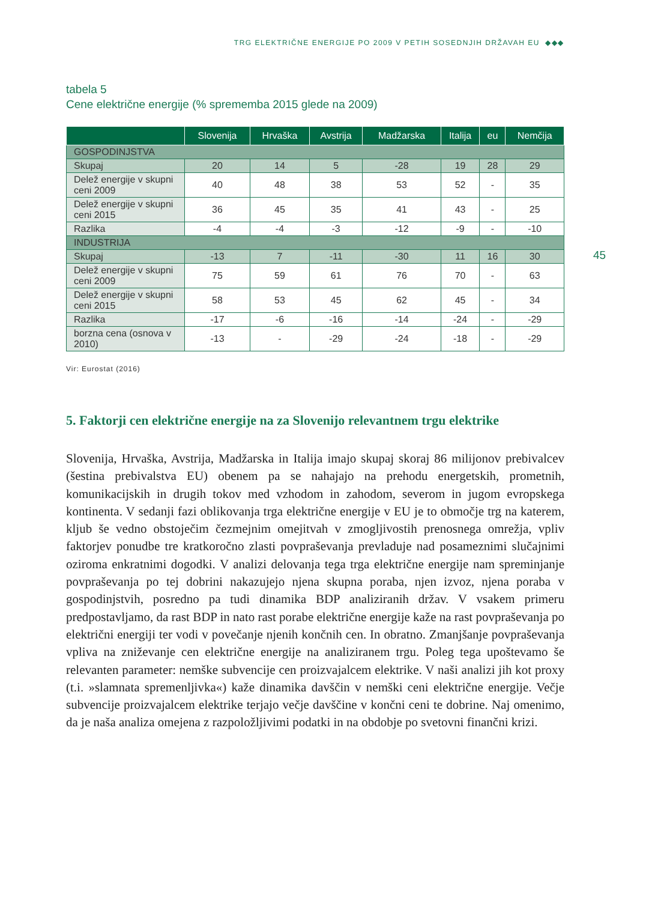TRG ELEKTRIČNE ENERGIJE PO 2009 V PETIH SOSEDNJIH DRŽAVAH EU ◆◆◆
45
tabela 5
Cene električne energije (% sprememba 2015 glede na 2009)
| | Slovenija | Hrvaška | Avstrija | Madžarska | Italija | eu | Nemčija |
| --- | --- | --- | --- | --- | --- | --- | --- |
| GOSPODINJSTVA | | | | | | | |
| Skupaj | 20 | 14 | 5 | -28 | 19 | 28 | 29 |
| Delež energije v skupni ceni 2009 | 40 | 48 | 38 | 53 | 52 | - | 35 |
| Delež energije v skupni ceni 2015 | 36 | 45 | 35 | 41 | 43 | - | 25 |
| Razlika | -4 | -4 | -3 | -12 | -9 | - | -10 |
| INDUSTRIJA | | | | | | | |
| Skupaj | -13 | 7 | -11 | -30 | 11 | 16 | 30 |
| Delež energije v skupni ceni 2009 | 75 | 59 | 61 | 76 | 70 | - | 63 |
| Delež energije v skupni ceni 2015 | 58 | 53 | 45 | 62 | 45 | - | 34 |
| Razlika | -17 | -6 | -16 | -14 | -24 | - | -29 |
| borzna cena (osnova v 2010) | -13 | - | -29 | -24 | -18 | - | -29 |
Vir: Eurostat (2016)
5. Faktorji cen električne energije na za Slovenijo relevantnem trgu elektrike
Slovenija, Hrvaška, Avstrija, Madžarska in Italija imajo skupaj skoraj 86 milijonov prebivalcev (šestina prebivalstva EU) obenem pa se nahajajo na prehodu energetskih, prometnih, komunikacijskih in drugih tokov med vzhodom in zahodom, severom in jugom evropskega kontinenta. V sedanji fazi oblikovanja trga električne energije v EU je to območje trg na katerem, kljub še vedno obstoječim čezmejnim omejitvah v zmogljivostih prenosnega omrežja, vpliv faktorjev ponudbe tre kratkoročno zlasti povpraševanja prevladuje nad posameznimi slučajnimi oziroma enkratnimi dogodki. V analizi delovanja tega trga električne energije nam spreminjanje povpraševanja po tej dobrini nakazujejo njena skupna poraba, njen izvoz, njena poraba v gospodinjstvih, posredno pa tudi dinamika BDP analiziranih držav. V vsakem primeru predpostavljamo, da rast BDP in nato rast porabe električne energije kaže na rast povpraševanja po električni energiji ter vodi v povečanje njenih končnih cen. In obratno. Zmanjšanje povpraševanja vpliva na zniževanje cen električne energije na analiziranem trgu. Poleg tega upoštevamo še relevanten parameter: nemške subvencije cen proizvajalcem elektrike. V naši analizi jih kot proxy (t.i. »slamnata spremenljivka«) kaže dinamika davščin v nemški ceni električne energije. Večje subvencije proizvajalcem elektrike terjajo večje davščine v končni ceni te dobrine. Naj omenimo, da je naša analiza omejena z razpoložljivimi podatki in na obdobje po svetovni finančni krizi.